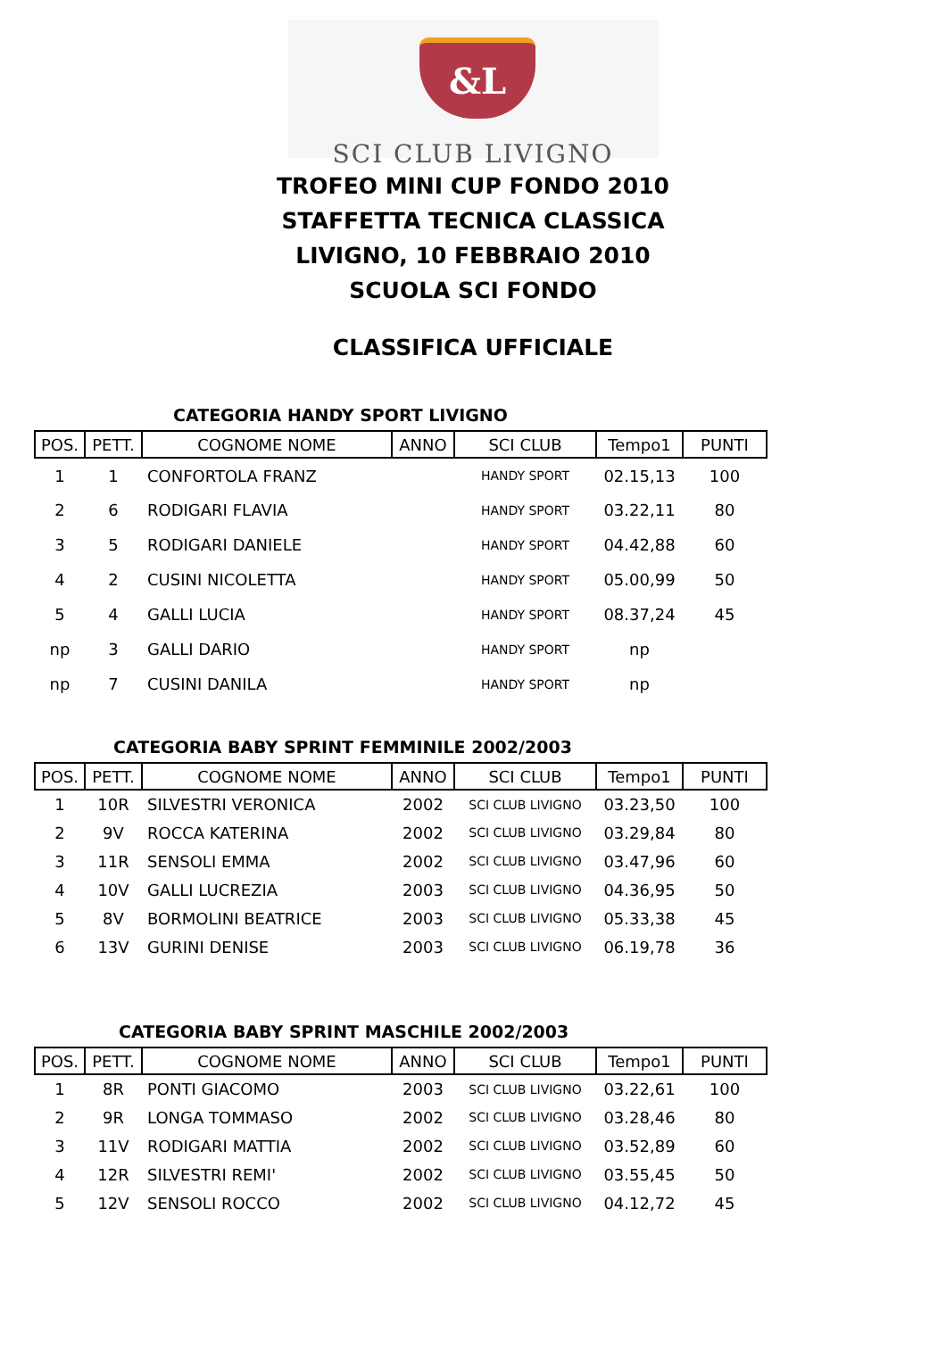&L
SCI CLUB LIVIGNO
TROFEO MINI CUP FONDO 2010
STAFFETTA TECNICA CLASSICA
LIVIGNO, 10 FEBBRAIO 2010
SCUOLA SCI FONDO
CLASSIFICA UFFICIALE
CATEGORIA HANDY SPORT LIVIGNO
| POS. | PETT. | COGNOME NOME | ANNO | SCI CLUB | Tempo1 | PUNTI |
| --- | --- | --- | --- | --- | --- | --- |
| 1 | 1 | CONFORTOLA FRANZ | | HANDY SPORT | 02.15,13 | 100 |
| 2 | 6 | RODIGARI FLAVIA | | HANDY SPORT | 03.22,11 | 80 |
| 3 | 5 | RODIGARI DANIELE | | HANDY SPORT | 04.42,88 | 60 |
| 4 | 2 | CUSINI NICOLETTA | | HANDY SPORT | 05.00,99 | 50 |
| 5 | 4 | GALLI LUCIA | | HANDY SPORT | 08.37,24 | 45 |
| np | 3 | GALLI DARIO | | HANDY SPORT | np | |
| np | 7 | CUSINI DANILA | | HANDY SPORT | np | |
CATEGORIA BABY SPRINT FEMMINILE 2002/2003
| POS. | PETT. | COGNOME NOME | ANNO | SCI CLUB | Tempo1 | PUNTI |
| --- | --- | --- | --- | --- | --- | --- |
| 1 | 10R | SILVESTRI VERONICA | 2002 | SCI CLUB LIVIGNO | 03.23,50 | 100 |
| 2 | 9V | ROCCA KATERINA | 2002 | SCI CLUB LIVIGNO | 03.29,84 | 80 |
| 3 | 11R | SENSOLI EMMA | 2002 | SCI CLUB LIVIGNO | 03.47,96 | 60 |
| 4 | 10V | GALLI LUCREZIA | 2003 | SCI CLUB LIVIGNO | 04.36,95 | 50 |
| 5 | 8V | BORMOLINI BEATRICE | 2003 | SCI CLUB LIVIGNO | 05.33,38 | 45 |
| 6 | 13V | GURINI DENISE | 2003 | SCI CLUB LIVIGNO | 06.19,78 | 36 |
CATEGORIA BABY SPRINT MASCHILE 2002/2003
| POS. | PETT. | COGNOME NOME | ANNO | SCI CLUB | Tempo1 | PUNTI |
| --- | --- | --- | --- | --- | --- | --- |
| 1 | 8R | PONTI GIACOMO | 2003 | SCI CLUB LIVIGNO | 03.22,61 | 100 |
| 2 | 9R | LONGA TOMMASO | 2002 | SCI CLUB LIVIGNO | 03.28,46 | 80 |
| 3 | 11V | RODIGARI MATTIA | 2002 | SCI CLUB LIVIGNO | 03.52,89 | 60 |
| 4 | 12R | SILVESTRI REMI' | 2002 | SCI CLUB LIVIGNO | 03.55,45 | 50 |
| 5 | 12V | SENSOLI ROCCO | 2002 | SCI CLUB LIVIGNO | 04.12,72 | 45 |